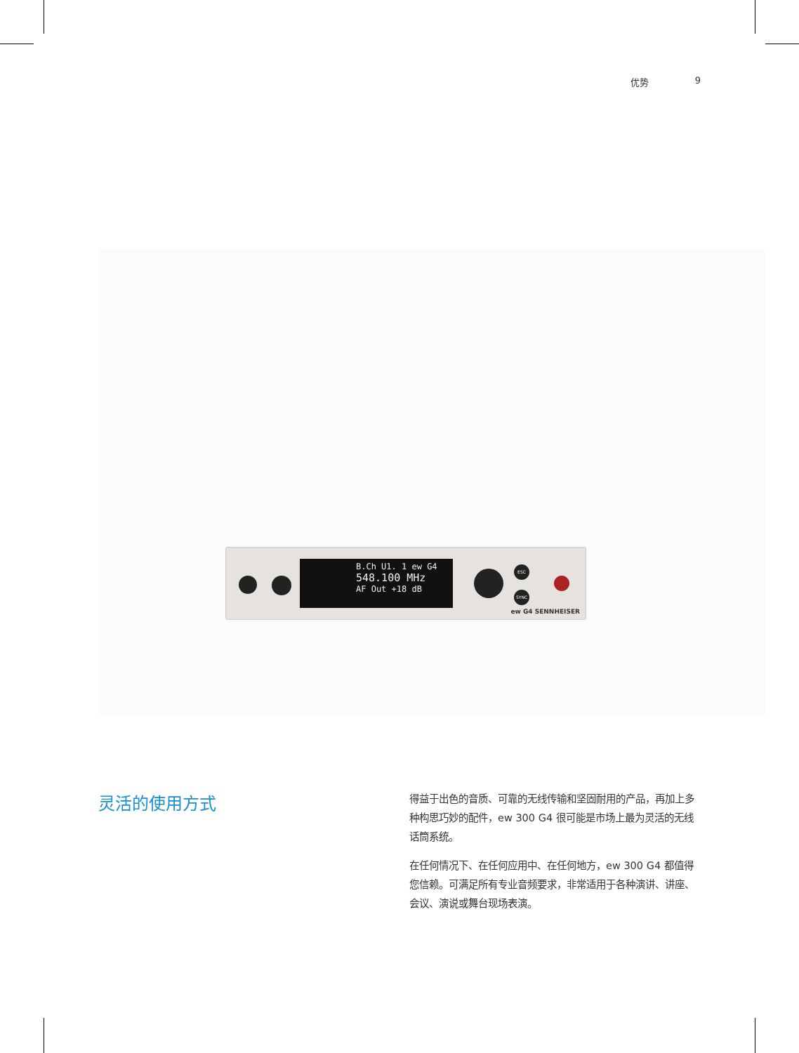优势 9
B.Ch U1. 1 ew G4
548.100 MHz
AF Out +18 dB
ESC
SYNC
ew G4 SENNHEISER
灵活的使用方式
得益于出色的音质、可靠的无线传输和坚固耐用的产品，再加上多种构思巧妙的配件，ew 300 G4 很可能是市场上最为灵活的无线话筒系统。
在任何情况下、在任何应用中、在任何地方，ew 300 G4 都值得您信赖。可满足所有专业音频要求，非常适用于各种演讲、讲座、会议、演说或舞台现场表演。